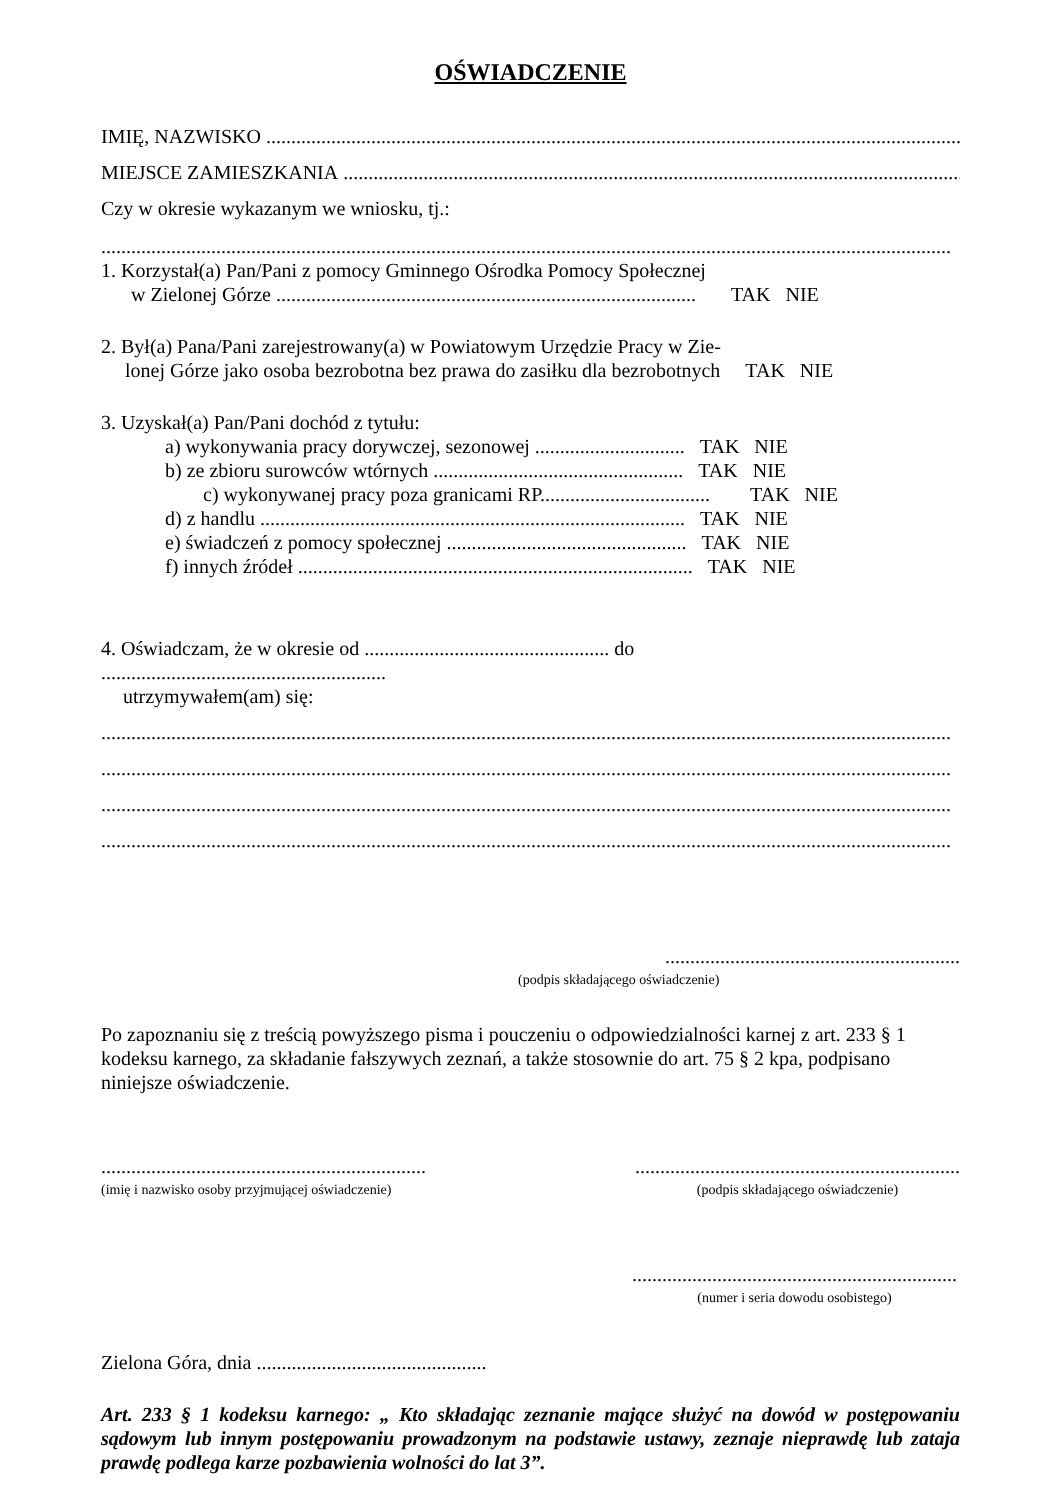OŚWIADCZENIE
IMIĘ, NAZWISKO ..................................................................................................................................................
MIEJSCE ZAMIESZKANIA ..................................................................................................................................................
Czy w okresie wykazanym we wniosku, tj.:
..........................................................................................................................................................................
1. Korzystał(a) Pan/Pani z pomocy Gminnego Ośrodka Pomocy Społecznej
w Zielonej Górze .................................................................................... TAK NIE
2. Był(a) Pana/Pani zarejestrowany(a) w Powiatowym Urzędzie Pracy w Zie-
lonej Górze jako osoba bezrobotna bez prawa do zasiłku dla bezrobotnych TAK NIE
3. Uzyskał(a) Pan/Pani dochód z tytułu:
a) wykonywania pracy dorywczej, sezonowej .............................. TAK NIE
b) ze zbioru surowców wtórnych .................................................. TAK NIE
c) wykonywanej pracy poza granicami RP.................................. TAK NIE
d) z handlu ..................................................................................... TAK NIE
e) świadczeń z pomocy społecznej ................................................ TAK NIE
f) innych źródeł ............................................................................... TAK NIE
4. Oświadczam, że w okresie od ................................................. do
.........................................................
utrzymywałem(am) się:
..........................................................................................................................................................................
..........................................................................................................................................................................
..........................................................................................................................................................................
..........................................................................................................................................................................
...........................................................
(podpis składającego oświadczenie)
Po zapoznaniu się z treścią powyższego pisma i pouczeniu o odpowiedzialności karnej z art. 233 § 1 kodeksu karnego, za składanie fałszywych zeznań, a także stosownie do art. 75 § 2 kpa, podpisano niniejsze oświadczenie.
.................................................................
(imię i nazwisko osoby przyjmującej oświadczenie)
.................................................................
(podpis składającego oświadczenie)
.................................................................
(numer i seria dowodu osobistego)
Zielona Góra, dnia ..............................................
Art. 233 § 1 kodeksu karnego: „ Kto składając zeznanie mające służyć na dowód w postępowaniu sądowym lub innym postępowaniu prowadzonym na podstawie ustawy, zeznaje nieprawdę lub zataja prawdę podlega karze pozbawienia wolności do lat 3”.